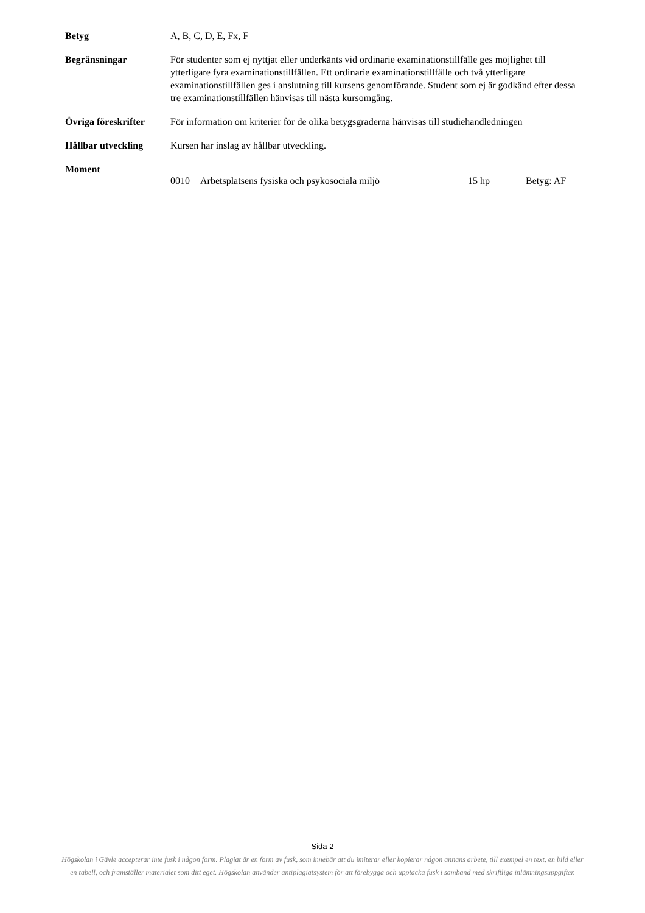Betyg A, B, C, D, E, Fx, F
Begränsningar För studenter som ej nyttjat eller underkänts vid ordinarie examinationstillfälle ges möjlighet till ytterligare fyra examinationstillfällen. Ett ordinarie examinationstillfälle och två ytterligare examinationstillfällen ges i anslutning till kursens genomförande. Student som ej är godkänd efter dessa tre examinationstillfällen hänvisas till nästa kursomgång.
Övriga föreskrifter
För information om kriterier för de olika betygsgraderna hänvisas till studiehandledningen
Hållbar utveckling Kursen har inslag av hållbar utveckling.
Moment
0010 Arbetsplatsens fysiska och psykosociala miljö 15 hp Betyg: AF
Sida 2
Högskolan i Gävle accepterar inte fusk i någon form. Plagiat är en form av fusk, som innebär att du imiterar eller kopierar någon annans arbete, till exempel en text, en bild eller en tabell, och framställer materialet som ditt eget. Högskolan använder antiplagiatsystem för att förebygga och upptäcka fusk i samband med skriftliga inlämningsuppgifter.